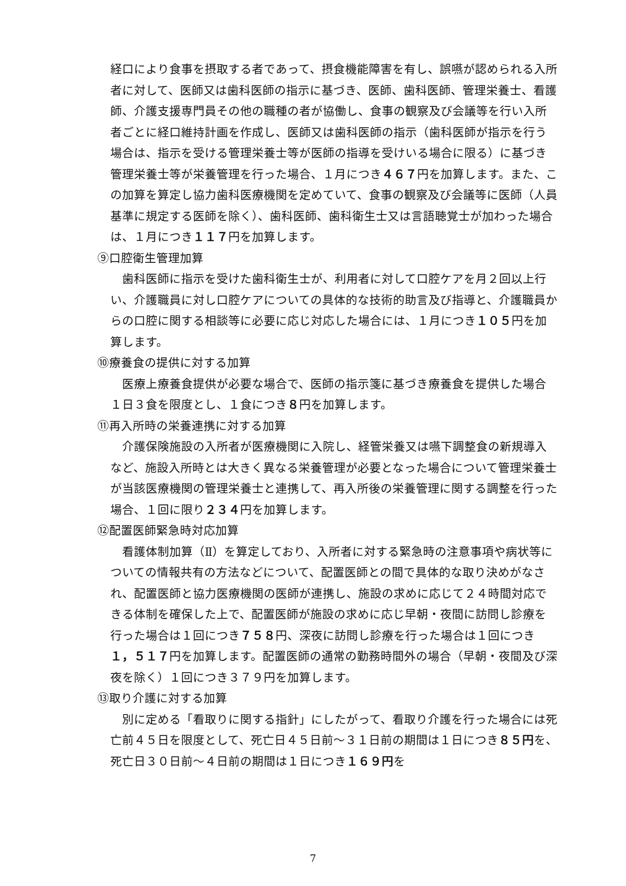経口により食事を摂取する者であって、摂食機能障害を有し、誤嚥が認められる入所者に対して、医師又は歯科医師の指示に基づき、医師、歯科医師、管理栄養士、看護師、介護支援専門員その他の職種の者が協働し、食事の観察及び会議等を行い入所者ごとに経口維持計画を作成し、医師又は歯科医師の指示（歯科医師が指示を行う場合は、指示を受ける管理栄養士等が医師の指導を受けいる場合に限る）に基づき管理栄養士等が栄養管理を行った場合、１月につき４６７円を加算します。また、この加算を算定し協力歯科医療機関を定めていて、食事の観察及び会議等に医師（人員基準に規定する医師を除く）、歯科医師、歯科衛生士又は言語聴覚士が加わった場合は、１月につき１１７円を加算します。
⑨口腔衛生管理加算
　歯科医師に指示を受けた歯科衛生士が、利用者に対して口腔ケアを月２回以上行い、介護職員に対し口腔ケアについての具体的な技術的助言及び指導と、介護職員からの口腔に関する相談等に必要に応じ対応した場合には、１月につき１０５円を加算します。
⑩療養食の提供に対する加算
　医療上療養食提供が必要な場合で、医師の指示箋に基づき療養食を提供した場合１日３食を限度とし、１食につき８円を加算します。
⑪再入所時の栄養連携に対する加算
　介護保険施設の入所者が医療機関に入院し、経管栄養又は嚥下調整食の新規導入など、施設入所時とは大きく異なる栄養管理が必要となった場合について管理栄養士が当該医療機関の管理栄養士と連携して、再入所後の栄養管理に関する調整を行った場合、１回に限り２３４円を加算します。
⑫配置医師緊急時対応加算
　看護体制加算（Ⅱ）を算定しており、入所者に対する緊急時の注意事項や病状等についての情報共有の方法などについて、配置医師との間で具体的な取り決めがなされ、配置医師と協力医療機関の医師が連携し、施設の求めに応じて２４時間対応できる体制を確保した上で、配置医師が施設の求めに応じ早朝・夜間に訪問し診療を行った場合は１回につき７５８円、深夜に訪問し診療を行った場合は１回につき１，５１７円を加算します。配置医師の通常の勤務時間外の場合（早朝・夜間及び深夜を除く）１回につき３７９円を加算します。
⑬取り介護に対する加算
　別に定める「看取りに関する指針」にしたがって、看取り介護を行った場合には死亡前４５日を限度として、死亡日４５日前～３１日前の期間は１日につき８５円を、死亡日３０日前～４日前の期間は１日につき１６９円を
7